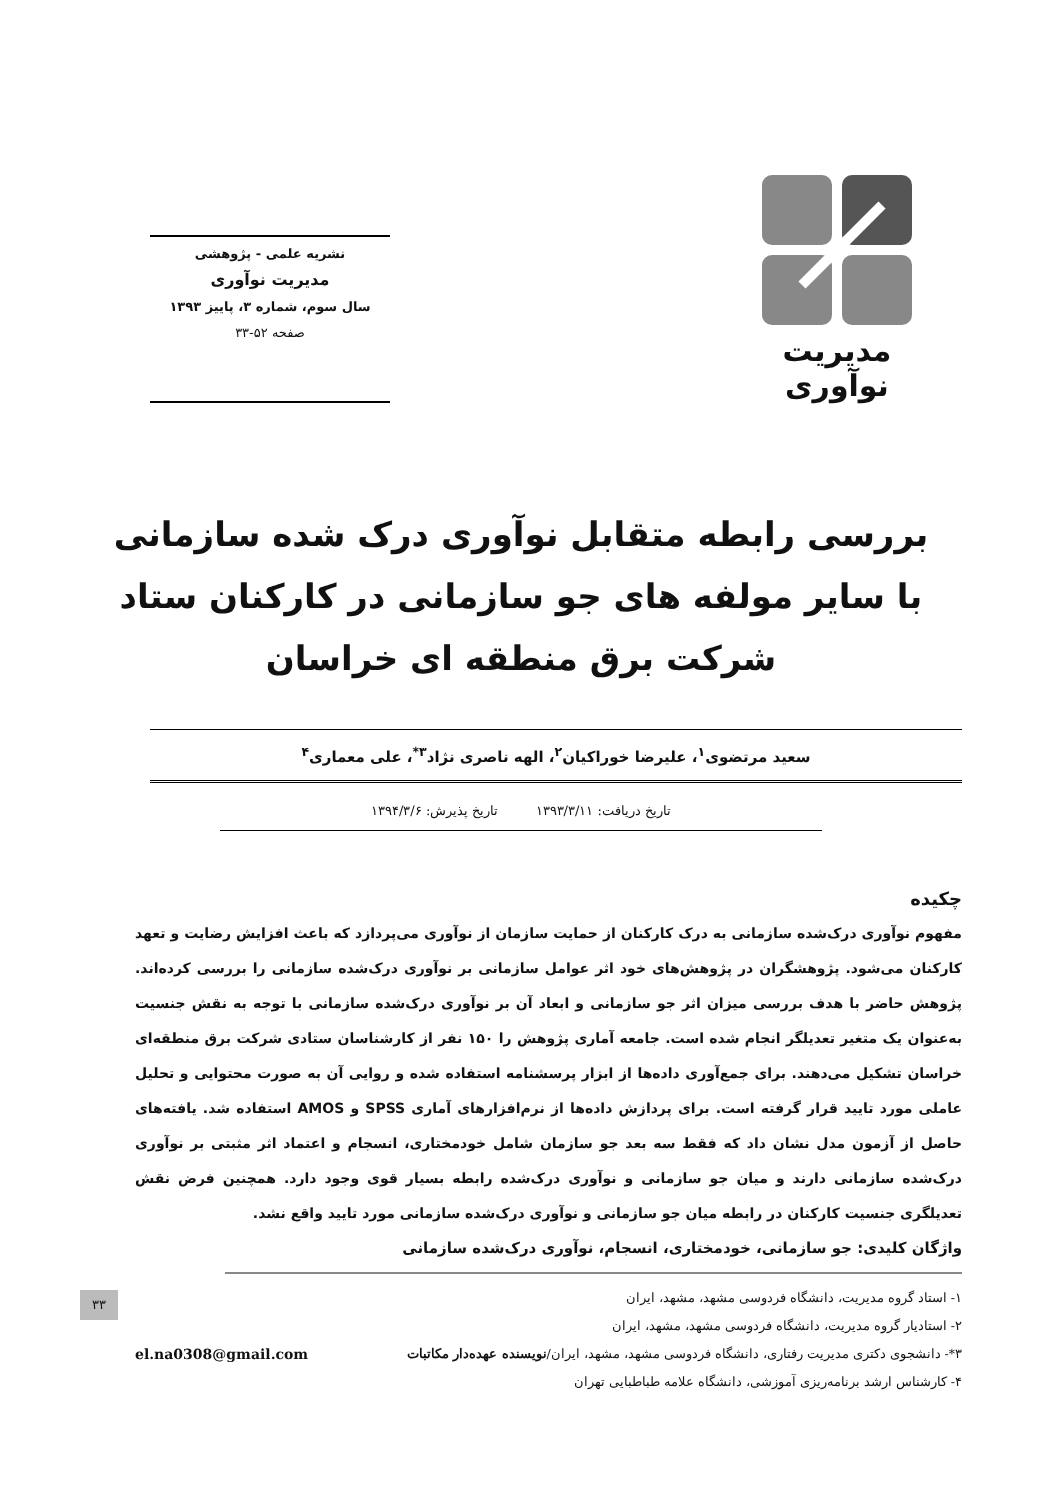مدیریت نوآوری
نشریه علمی - پژوهشی
مدیریت نوآوری
سال سوم، شماره ۳، پاییز ۱۳۹۳
صفحه ۵۲-۳۳
بررسی رابطه متقابل نوآوری درک شده سازمانی با سایر مولفه های جو سازمانی در کارکنان ستاد شرکت برق منطقه ای خراسان
سعید مرتضوی<sup>۱</sup>، علیرضا خوراکیان<sup>۲</sup>، الهه ناصری نژاد<sup>۳*</sup>، علی معماری<sup>۴</sup>
تاریخ دریافت: ۱۳۹۳/۳/۱۱ تاریخ پذیرش: ۱۳۹۴/۳/۶
چکیده
مفهوم نوآوری درک‌شده سازمانی به درک کارکنان از حمایت سازمان از نوآوری می‌پردازد که باعث افزایش رضایت و تعهد کارکنان می‌شود. پژوهشگران در پژوهش‌های خود اثر عوامل سازمانی بر نوآوری درک‌شده سازمانی را بررسی کرده‌اند. پژوهش حاضر با هدف بررسی میزان اثر جو سازمانی و ابعاد آن بر نوآوری درک‌شده سازمانی با توجه به نقش جنسیت به‌عنوان یک متغیر تعدیلگر انجام شده است. جامعه آماری پژوهش را ۱۵۰ نفر از کارشناسان ستادی شرکت برق منطقه‌ای خراسان تشکیل می‌دهند. برای جمع‌آوری داده‌ها از ابزار پرسشنامه استفاده شده و روایی آن به صورت محتوایی و تحلیل عاملی مورد تایید قرار گرفته است. برای پردازش داده‌ها از نرم‌افزارهای آماری SPSS و AMOS استفاده شد. یافته‌های حاصل از آزمون مدل نشان داد که فقط سه بعد جو سازمان شامل خودمختاری، انسجام و اعتماد اثر مثبتی بر نوآوری درک‌شده سازمانی دارند و میان جو سازمانی و نوآوری درک‌شده رابطه بسیار قوی وجود دارد. همچنین فرض نقش تعدیلگری جنسیت کارکنان در رابطه میان جو سازمانی و نوآوری درک‌شده سازمانی مورد تایید واقع نشد.
واژگان کلیدی: جو سازمانی، خودمختاری، انسجام، نوآوری درک‌شده سازمانی
۱- استاد گروه مدیریت، دانشگاه فردوسی مشهد، مشهد، ایران
۲- استادیار گروه مدیریت، دانشگاه فردوسی مشهد، مشهد، ایران
۳*- دانشجوی دکتری مدیریت رفتاری، دانشگاه فردوسی مشهد، مشهد، ایران/نویسنده عهده‌دار مکاتبات el.na0308@gmail.com
۴- کارشناس ارشد برنامه‌ریزی آموزشی، دانشگاه علامه طباطبایی تهران
۳۳